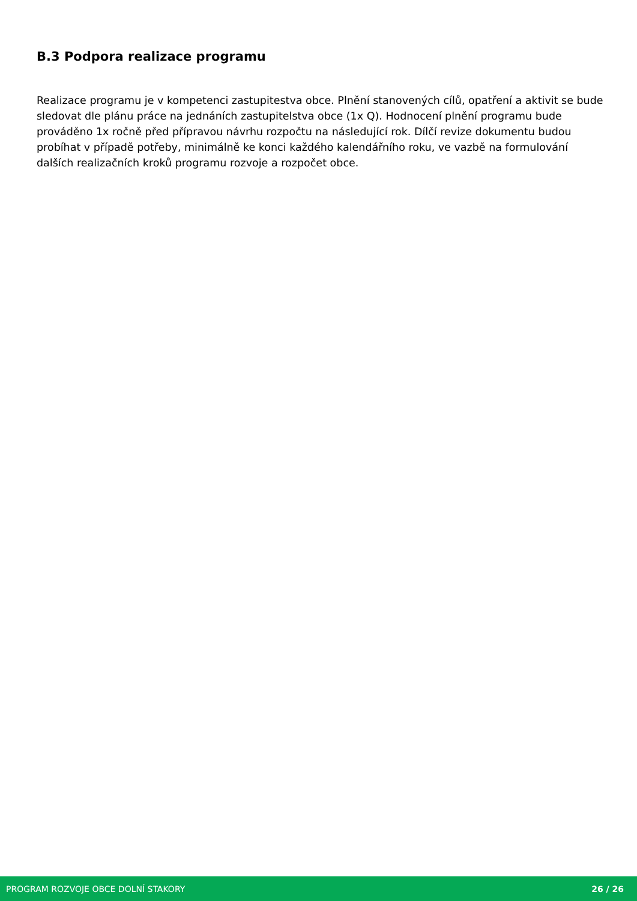B.3 Podpora realizace programu
Realizace programu je v kompetenci zastupitestva obce. Plnění stanovených cílů, opatření a aktivit se bude sledovat dle plánu práce na jednáních zastupitelstva obce (1x Q). Hodnocení plnění programu bude prováděno 1x ročně před přípravou návrhu rozpočtu na následující rok. Dílčí revize dokumentu budou probíhat v případě potřeby, minimálně ke konci každého kalendářního roku, ve vazbě na formulování dalších realizačních kroků programu rozvoje a rozpočet obce.
PROGRAM ROZVOJE OBCE DOLNÍ STAKORY 26 / 26